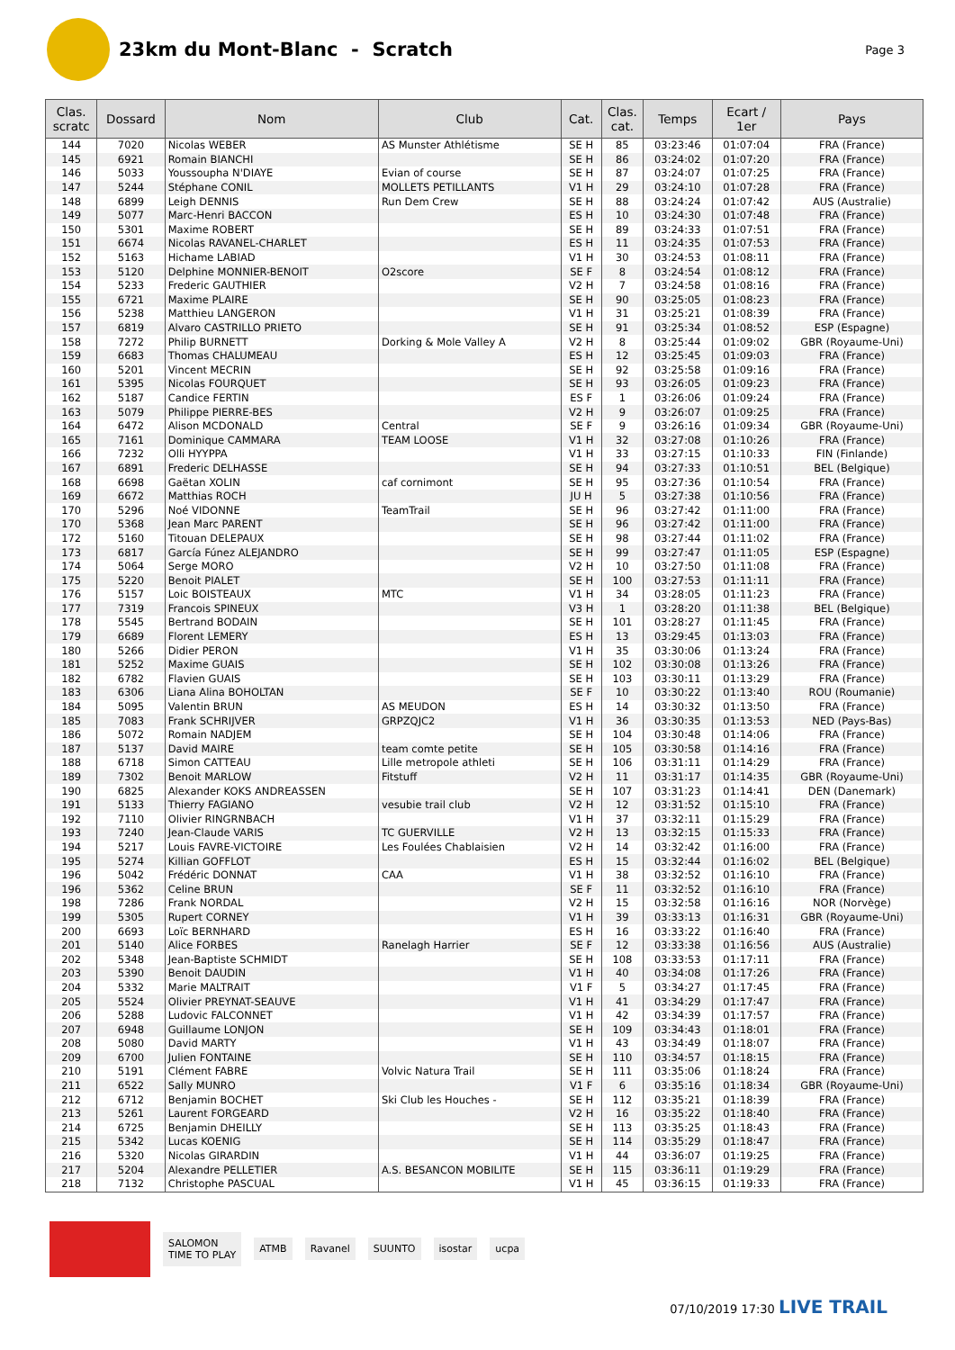23km du Mont-Blanc - Scratch
Page 3
| Clas. scratc | Dossard | Nom | Club | Cat. | Clas. cat. | Temps | Ecart / 1er | Pays |
| --- | --- | --- | --- | --- | --- | --- | --- | --- |
| 144 | 7020 | Nicolas WEBER | AS Munster Athlétisme | SE H | 85 | 03:23:46 | 01:07:04 | FRA (France) |
| 145 | 6921 | Romain BIANCHI | | SE H | 86 | 03:24:02 | 01:07:20 | FRA (France) |
| 146 | 5033 | Youssoupha N'DIAYE | Evian of course | SE H | 87 | 03:24:07 | 01:07:25 | FRA (France) |
| 147 | 5244 | Stéphane CONIL | MOLLETS PETILLANTS | V1 H | 29 | 03:24:10 | 01:07:28 | FRA (France) |
| 148 | 6899 | Leigh DENNIS | Run Dem Crew | SE H | 88 | 03:24:24 | 01:07:42 | AUS (Australie) |
| 149 | 5077 | Marc-Henri BACCON | | ES H | 10 | 03:24:30 | 01:07:48 | FRA (France) |
| 150 | 5301 | Maxime ROBERT | | SE H | 89 | 03:24:33 | 01:07:51 | FRA (France) |
| 151 | 6674 | Nicolas RAVANEL-CHARLET | | ES H | 11 | 03:24:35 | 01:07:53 | FRA (France) |
| 152 | 5163 | Hichame LABIAD | | V1 H | 30 | 03:24:53 | 01:08:11 | FRA (France) |
| 153 | 5120 | Delphine MONNIER-BENOIT | O2score | SE F | 8 | 03:24:54 | 01:08:12 | FRA (France) |
| 154 | 5233 | Frederic GAUTHIER | | V2 H | 7 | 03:24:58 | 01:08:16 | FRA (France) |
| 155 | 6721 | Maxime PLAIRE | | SE H | 90 | 03:25:05 | 01:08:23 | FRA (France) |
| 156 | 5238 | Matthieu LANGERON | | V1 H | 31 | 03:25:21 | 01:08:39 | FRA (France) |
| 157 | 6819 | Alvaro CASTRILLO PRIETO | | SE H | 91 | 03:25:34 | 01:08:52 | ESP (Espagne) |
| 158 | 7272 | Philip BURNETT | Dorking & Mole Valley A | V2 H | 8 | 03:25:44 | 01:09:02 | GBR (Royaume-Uni) |
| 159 | 6683 | Thomas CHALUMEAU | | ES H | 12 | 03:25:45 | 01:09:03 | FRA (France) |
| 160 | 5201 | Vincent MECRIN | | SE H | 92 | 03:25:58 | 01:09:16 | FRA (France) |
| 161 | 5395 | Nicolas FOURQUET | | SE H | 93 | 03:26:05 | 01:09:23 | FRA (France) |
| 162 | 5187 | Candice FERTIN | | ES F | 1 | 03:26:06 | 01:09:24 | FRA (France) |
| 163 | 5079 | Philippe PIERRE-BES | | V2 H | 9 | 03:26:07 | 01:09:25 | FRA (France) |
| 164 | 6472 | Alison MCDONALD | Central | SE F | 9 | 03:26:16 | 01:09:34 | GBR (Royaume-Uni) |
| 165 | 7161 | Dominique CAMMARA | TEAM LOOSE | V1 H | 32 | 03:27:08 | 01:10:26 | FRA (France) |
| 166 | 7232 | Olli HYYPPA | | V1 H | 33 | 03:27:15 | 01:10:33 | FIN (Finlande) |
| 167 | 6891 | Frederic DELHASSE | | SE H | 94 | 03:27:33 | 01:10:51 | BEL (Belgique) |
| 168 | 6698 | Gaëtan XOLIN | caf cornimont | SE H | 95 | 03:27:36 | 01:10:54 | FRA (France) |
| 169 | 6672 | Matthias ROCH | | JU H | 5 | 03:27:38 | 01:10:56 | FRA (France) |
| 170 | 5296 | Noé VIDONNE | TeamTrail | SE H | 96 | 03:27:42 | 01:11:00 | FRA (France) |
| 170 | 5368 | Jean Marc PARENT | | SE H | 96 | 03:27:42 | 01:11:00 | FRA (France) |
| 172 | 5160 | Titouan DELEPAUX | | SE H | 98 | 03:27:44 | 01:11:02 | FRA (France) |
| 173 | 6817 | García Fúnez ALEJANDRO | | SE H | 99 | 03:27:47 | 01:11:05 | ESP (Espagne) |
| 174 | 5064 | Serge MORO | | V2 H | 10 | 03:27:50 | 01:11:08 | FRA (France) |
| 175 | 5220 | Benoit PIALET | | SE H | 100 | 03:27:53 | 01:11:11 | FRA (France) |
| 176 | 5157 | Loic BOISTEAUX | MTC | V1 H | 34 | 03:28:05 | 01:11:23 | FRA (France) |
| 177 | 7319 | Francois SPINEUX | | V3 H | 1 | 03:28:20 | 01:11:38 | BEL (Belgique) |
| 178 | 5545 | Bertrand BODAIN | | SE H | 101 | 03:28:27 | 01:11:45 | FRA (France) |
| 179 | 6689 | Florent LEMERY | | ES H | 13 | 03:29:45 | 01:13:03 | FRA (France) |
| 180 | 5266 | Didier PERON | | V1 H | 35 | 03:30:06 | 01:13:24 | FRA (France) |
| 181 | 5252 | Maxime GUAIS | | SE H | 102 | 03:30:08 | 01:13:26 | FRA (France) |
| 182 | 6782 | Flavien GUAIS | | SE H | 103 | 03:30:11 | 01:13:29 | FRA (France) |
| 183 | 6306 | Liana Alina BOHOLTAN | | SE F | 10 | 03:30:22 | 01:13:40 | ROU (Roumanie) |
| 184 | 5095 | Valentin BRUN | AS MEUDON | ES H | 14 | 03:30:32 | 01:13:50 | FRA (France) |
| 185 | 7083 | Frank SCHRIJVER | GRPZQJC2 | V1 H | 36 | 03:30:35 | 01:13:53 | NED (Pays-Bas) |
| 186 | 5072 | Romain NADJEM | | SE H | 104 | 03:30:48 | 01:14:06 | FRA (France) |
| 187 | 5137 | David MAIRE | team comte petite | SE H | 105 | 03:30:58 | 01:14:16 | FRA (France) |
| 188 | 6718 | Simon CATTEAU | Lille metropole athleti | SE H | 106 | 03:31:11 | 01:14:29 | FRA (France) |
| 189 | 7302 | Benoit MARLOW | Fitstuff | V2 H | 11 | 03:31:17 | 01:14:35 | GBR (Royaume-Uni) |
| 190 | 6825 | Alexander KOKS ANDREASSEN | | SE H | 107 | 03:31:23 | 01:14:41 | DEN (Danemark) |
| 191 | 5133 | Thierry FAGIANO | vesubie trail club | V2 H | 12 | 03:31:52 | 01:15:10 | FRA (France) |
| 192 | 7110 | Olivier RINGRNBACH | | V1 H | 37 | 03:32:11 | 01:15:29 | FRA (France) |
| 193 | 7240 | Jean-Claude VARIS | TC GUERVILLE | V2 H | 13 | 03:32:15 | 01:15:33 | FRA (France) |
| 194 | 5217 | Louis FAVRE-VICTOIRE | Les Foulées Chablaisien | V2 H | 14 | 03:32:42 | 01:16:00 | FRA (France) |
| 195 | 5274 | Killian GOFFLOT | | ES H | 15 | 03:32:44 | 01:16:02 | BEL (Belgique) |
| 196 | 5042 | Frédéric DONNAT | CAA | V1 H | 38 | 03:32:52 | 01:16:10 | FRA (France) |
| 196 | 5362 | Celine BRUN | | SE F | 11 | 03:32:52 | 01:16:10 | FRA (France) |
| 198 | 7286 | Frank NORDAL | | V2 H | 15 | 03:32:58 | 01:16:16 | NOR (Norvège) |
| 199 | 5305 | Rupert CORNEY | | V1 H | 39 | 03:33:13 | 01:16:31 | GBR (Royaume-Uni) |
| 200 | 6693 | Loïc BERNHARD | | ES H | 16 | 03:33:22 | 01:16:40 | FRA (France) |
| 201 | 5140 | Alice FORBES | Ranelagh Harrier | SE F | 12 | 03:33:38 | 01:16:56 | AUS (Australie) |
| 202 | 5348 | Jean-Baptiste SCHMIDT | | SE H | 108 | 03:33:53 | 01:17:11 | FRA (France) |
| 203 | 5390 | Benoit DAUDIN | | V1 H | 40 | 03:34:08 | 01:17:26 | FRA (France) |
| 204 | 5332 | Marie MALTRAIT | | V1 F | 5 | 03:34:27 | 01:17:45 | FRA (France) |
| 205 | 5524 | Olivier PREYNAT-SEAUVE | | V1 H | 41 | 03:34:29 | 01:17:47 | FRA (France) |
| 206 | 5288 | Ludovic FALCONNET | | V1 H | 42 | 03:34:39 | 01:17:57 | FRA (France) |
| 207 | 6948 | Guillaume LONJON | | SE H | 109 | 03:34:43 | 01:18:01 | FRA (France) |
| 208 | 5080 | David MARTY | | V1 H | 43 | 03:34:49 | 01:18:07 | FRA (France) |
| 209 | 6700 | Julien FONTAINE | | SE H | 110 | 03:34:57 | 01:18:15 | FRA (France) |
| 210 | 5191 | Clément FABRE | Volvic Natura Trail | SE H | 111 | 03:35:06 | 01:18:24 | FRA (France) |
| 211 | 6522 | Sally MUNRO | | V1 F | 6 | 03:35:16 | 01:18:34 | GBR (Royaume-Uni) |
| 212 | 6712 | Benjamin BOCHET | Ski Club les Houches - | SE H | 112 | 03:35:21 | 01:18:39 | FRA (France) |
| 213 | 5261 | Laurent FORGEARD | | V2 H | 16 | 03:35:22 | 01:18:40 | FRA (France) |
| 214 | 6725 | Benjamin DHEILLY | | SE H | 113 | 03:35:25 | 01:18:43 | FRA (France) |
| 215 | 5342 | Lucas KOENIG | | SE H | 114 | 03:35:29 | 01:18:47 | FRA (France) |
| 216 | 5320 | Nicolas GIRARDIN | | V1 H | 44 | 03:36:07 | 01:19:25 | FRA (France) |
| 217 | 5204 | Alexandre PELLETIER | A.S. BESANCON MOBILITE | SE H | 115 | 03:36:11 | 01:19:29 | FRA (France) |
| 218 | 7132 | Christophe PASCUAL | | V1 H | 45 | 03:36:15 | 01:19:33 | FRA (France) |
SALOMON
TIME TO PLAY
ATMB Ravanel SUUNTO isostar ucpa
07/10/2019 17:30 LIVE TRAIL